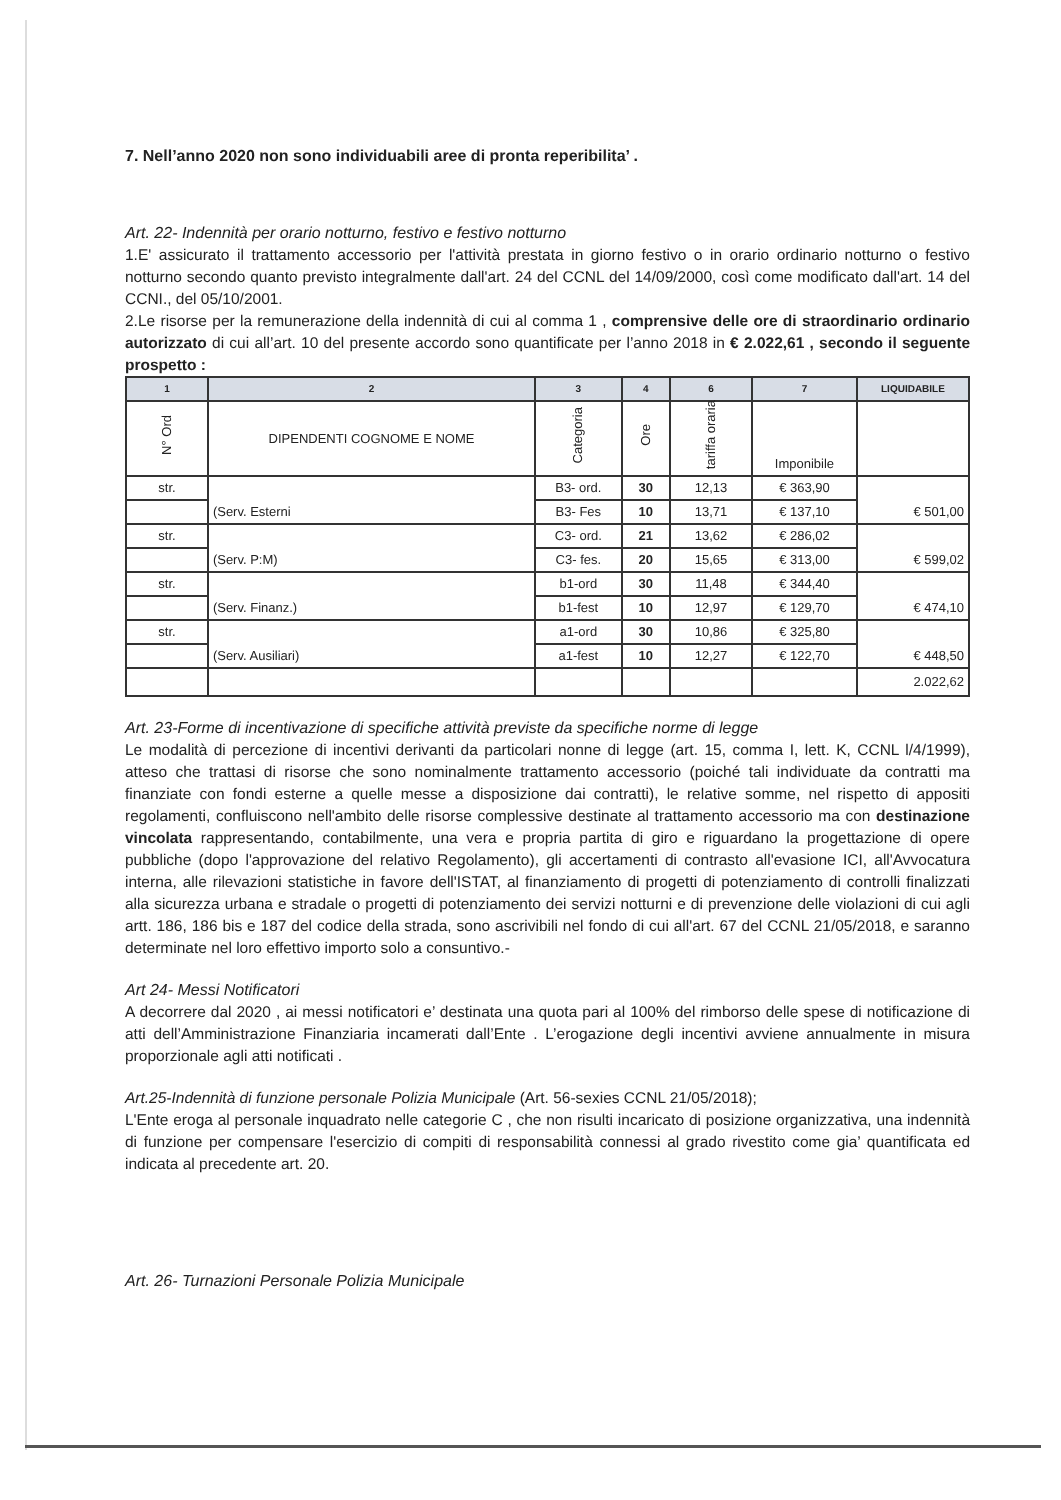7. Nell’anno 2020 non sono individuabili aree di pronta reperibilita’ .
Art. 22- Indennità per orario notturno, festivo e festivo notturno
1.E' assicurato il trattamento accessorio per l'attività prestata in giorno festivo o in orario ordinario notturno o festivo notturno secondo quanto previsto integralmente dall'art. 24 del CCNL del 14/09/2000, così come modificato dall'art. 14 del CCNI., del 05/10/2001.
2.Le risorse per la remunerazione della indennità di cui al comma 1 , comprensive delle ore di straordinario ordinario autorizzato di cui all’art. 10 del presente accordo sono quantificate per l’anno 2018 in € 2.022,61 , secondo il seguente prospetto :
| 1 | 2 | 3 | 4 | 6 | 7 | LIQUIDABILE |
| N° Ord | DIPENDENTI COGNOME E NOME | Categoria | Ore | tariffa oraria | Imponibile | |
| str. | (Serv. Esterni | B3- ord. | 30 | 12,13 | € 363,90 | € 501,00 |
| | | B3- Fes | 10 | 13,71 | € 137,10 | |
| str. | (Serv. P:M) | C3- ord. | 21 | 13,62 | € 286,02 | € 599,02 |
| | | C3- fes. | 20 | 15,65 | € 313,00 | |
| str. | (Serv. Finanz.) | b1-ord | 30 | 11,48 | € 344,40 | € 474,10 |
| | | b1-fest | 10 | 12,97 | € 129,70 | |
| str. | (Serv. Ausiliari) | a1-ord | 30 | 10,86 | € 325,80 | € 448,50 |
| | | a1-fest | 10 | 12,27 | € 122,70 | |
| | | | | | | 2.022,62 |
Art. 23-Forme di incentivazione di specifiche attività previste da specifiche norme di legge
Le modalità di percezione di incentivi derivanti da particolari nonne di legge (art. 15, comma I, lett. K, CCNL l/4/1999), atteso che trattasi di risorse che sono nominalmente trattamento accessorio (poiché tali individuate da contratti ma finanziate con fondi esterne a quelle messe a disposizione dai contratti), le relative somme, nel rispetto di appositi regolamenti, confluiscono nell'ambito delle risorse complessive destinate al trattamento accessorio ma con destinazione vincolata rappresentando, contabilmente, una vera e propria partita di giro e riguardano la progettazione di opere pubbliche (dopo l'approvazione del relativo Regolamento), gli accertamenti di contrasto all'evasione ICI, all'Avvocatura interna, alle rilevazioni statistiche in favore dell'ISTAT, al finanziamento di progetti di potenziamento di controlli finalizzati alla sicurezza urbana e stradale o progetti di potenziamento dei servizi notturni e di prevenzione delle violazioni di cui agli artt. 186, 186 bis e 187 del codice della strada, sono ascrivibili nel fondo di cui all'art. 67 del CCNL 21/05/2018, e saranno determinate nel loro effettivo importo solo a consuntivo.-
Art 24- Messi Notificatori
A decorrere dal 2020 , ai messi notificatori e’ destinata una quota pari al 100% del rimborso delle spese di notificazione di atti dell’Amministrazione Finanziaria incamerati dall’Ente . L’erogazione degli incentivi avviene annualmente in misura proporzionale agli atti notificati .
Art.25-Indennità di funzione personale Polizia Municipale (Art. 56-sexies CCNL 21/05/2018);
L'Ente eroga al personale inquadrato nelle categorie C , che non risulti incaricato di posizione organizzativa, una indennità di funzione per compensare l'esercizio di compiti di responsabilità connessi al grado rivestito come gia’ quantificata ed indicata al precedente art. 20.
Art. 26- Turnazioni Personale Polizia Municipale